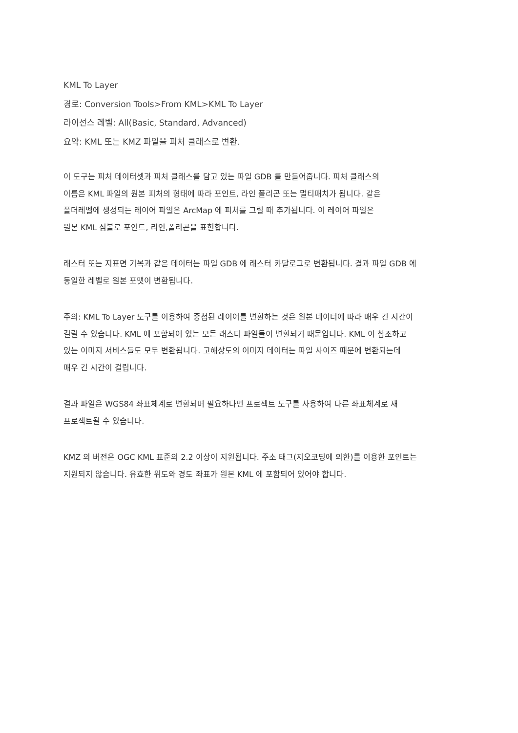KML To Layer
경로: Conversion Tools>From KML>KML To Layer
라이선스 레벨: All(Basic, Standard, Advanced)
요약: KML 또는 KMZ 파일을 피처 클래스로 변환.
이 도구는 피처 데이터셋과 피처 클래스를 담고 있는 파일 GDB 를 만들어줍니다. 피처 클래스의
이름은 KML 파일의 원본 피처의 형태에 따라 포인트, 라인 폴리곤 또는 멀티패치가 됩니다. 같은
폴더레벨에 생성되는 레이어 파일은 ArcMap 에 피처를 그릴 때 추가됩니다. 이 레이어 파일은
원본 KML 심볼로 포인트, 라인,폴리곤을 표현합니다.
래스터 또는 지표면 기복과 같은 데이터는 파일 GDB 에 래스터 카달로그로 변환됩니다. 결과 파일 GDB 에
동일한 레벨로 원본 포맷이 변환됩니다.
주의: KML To Layer 도구를 이용하여 중첩된 레이어를 변환하는 것은 원본 데이터에 따라 매우 긴 시간이
걸릴 수 있습니다. KML 에 포함되어 있는 모든 래스터 파일들이 변환되기 때문입니다. KML 이 참조하고
있는 이미지 서비스들도 모두 변환됩니다. 고해상도의 이미지 데이터는 파일 사이즈 때문에 변환되는데
매우 긴 시간이 걸립니다.
결과 파일은 WGS84 좌표체계로 변환되며 필요하다면 프로젝트 도구를 사용하여 다른 좌표체계로 재
프로젝트될 수 있습니다.
KMZ 의 버전은 OGC KML 표준의 2.2 이상이 지원됩니다. 주소 태그(지오코딩에 의한)를 이용한 포인트는
지원되지 않습니다. 유효한 위도와 경도 좌표가 원본 KML 에 포함되어 있어야 합니다.